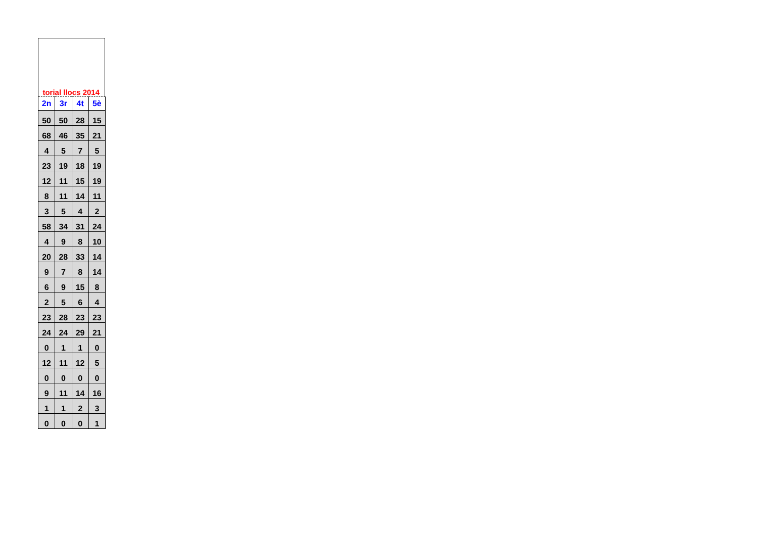torial llocs 2014
| 2n | 3r | 4t | 5è |
| --- | --- | --- | --- |
| 50 | 50 | 28 | 15 |
| 68 | 46 | 35 | 21 |
| 4 | 5 | 7 | 5 |
| 23 | 19 | 18 | 19 |
| 12 | 11 | 15 | 19 |
| 8 | 11 | 14 | 11 |
| 3 | 5 | 4 | 2 |
| 58 | 34 | 31 | 24 |
| 4 | 9 | 8 | 10 |
| 20 | 28 | 33 | 14 |
| 9 | 7 | 8 | 14 |
| 6 | 9 | 15 | 8 |
| 2 | 5 | 6 | 4 |
| 23 | 28 | 23 | 23 |
| 24 | 24 | 29 | 21 |
| 0 | 1 | 1 | 0 |
| 12 | 11 | 12 | 5 |
| 0 | 0 | 0 | 0 |
| 9 | 11 | 14 | 16 |
| 1 | 1 | 2 | 3 |
| 0 | 0 | 0 | 1 |